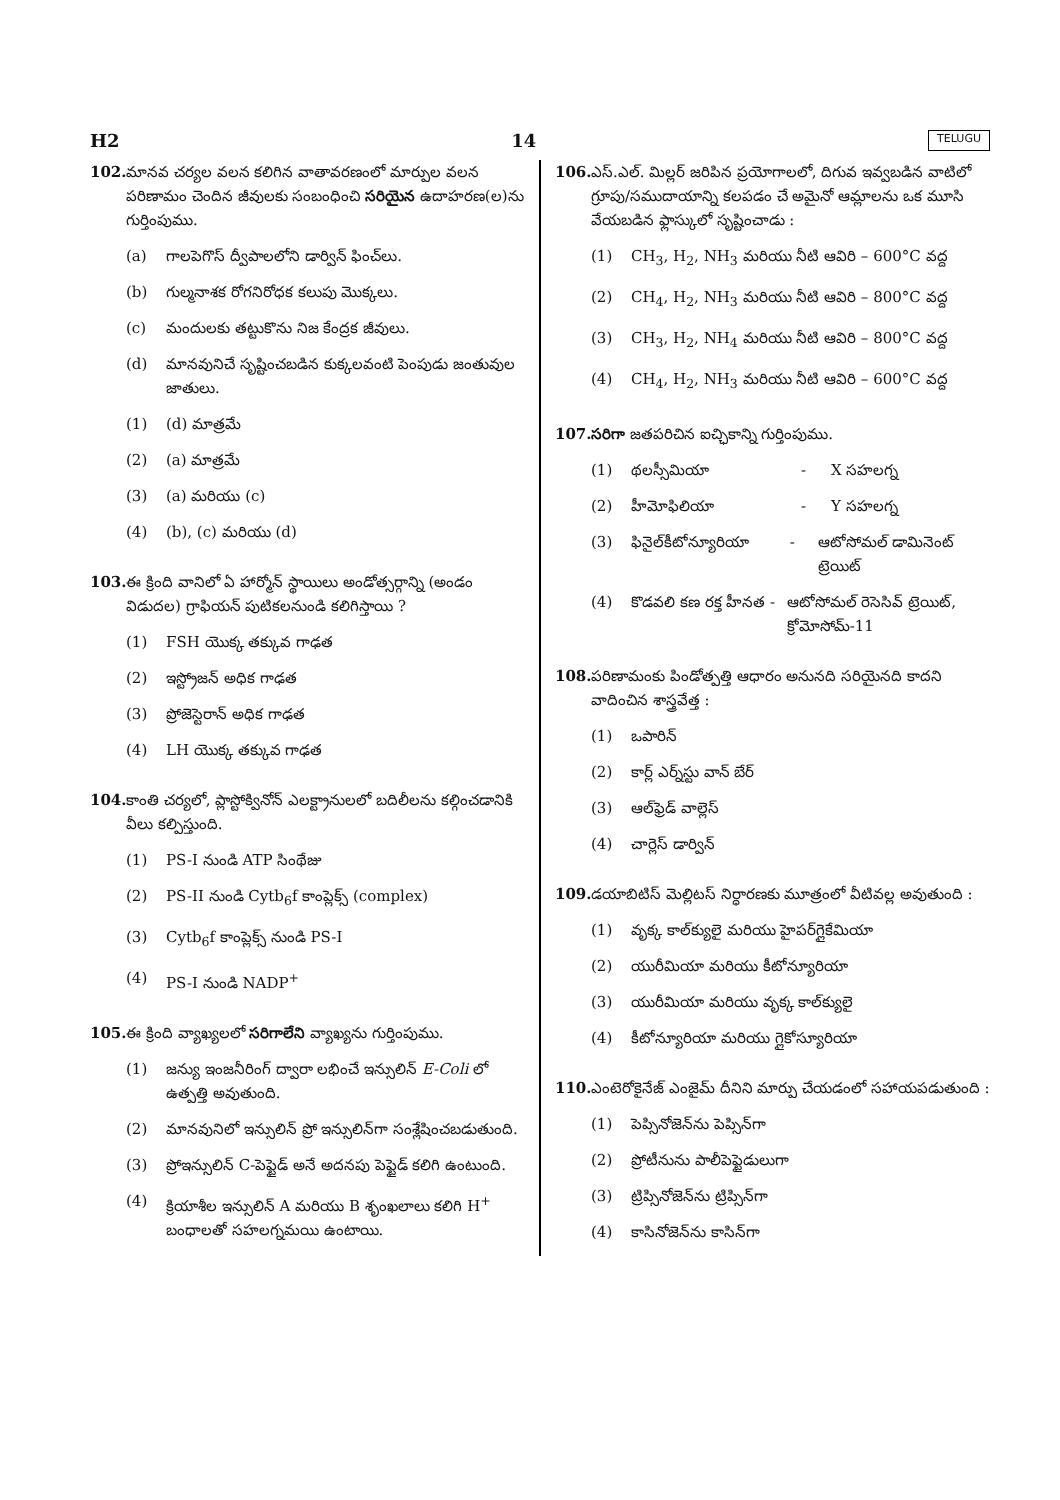H2 14 TELUGU
102. మానవ చర్యల వలన కలిగిన వాతావరణంలో మార్పుల వలన పరిణామం చెందిన జీవులకు సంబంధించి సరియైన ఉదాహరణ(ల)ను గుర్తింపుము.
(a) గాలపెగొస్ ద్వీపాలలోని డార్విన్ ఫించ్‌లు.
(b) గుల్మనాశక రోగనిరోధక కలుపు మొక్కలు.
(c) మందులకు తట్టుకొను నిజ కేంద్రక జీవులు.
(d) మానవునిచే సృష్టించబడిన కుక్కలవంటి పెంపుడు జంతువుల జాతులు.
(1) (d) మాత్రమే
(2) (a) మాత్రమే
(3) (a) మరియు (c)
(4) (b), (c) మరియు (d)
103. ఈ క్రింది వానిలో ఏ హార్మోన్ స్థాయిలు అండోత్సర్గాన్ని (అండం విడుదల) గ్రాఫియన్ పుటికలనుండి కలిగిస్తాయి ?
(1) FSH యొక్క తక్కువ గాఢత
(2) ఇస్ట్రోజన్ అధిక గాఢత
(3) ప్రోజెస్టెరాన్ అధిక గాఢత
(4) LH యొక్క తక్కువ గాఢత
104. కాంతి చర్యలో, ప్లాస్టోక్వినోన్ ఎలక్ట్రానులలో బదిలీలను కల్గించడానికి వీలు కల్పిస్తుంది.
(1) PS-I నుండి ATP సింథేజు
(2) PS-II నుండి Cytb<sub>6</sub>f కాంప్లెక్స్ (complex)
(3) Cytb<sub>6</sub>f కాంప్లెక్స్ నుండి PS-I
(4) PS-I నుండి NADP<sup>+</sup>
105. ఈ క్రింది వ్యాఖ్యలలో సరిగాలేని వ్యాఖ్యను గుర్తింపుము.
(1) జన్యు ఇంజనీరింగ్ ద్వారా లభించే ఇన్సులిన్ E-Coli లో ఉత్పత్తి అవుతుంది.
(2) మానవునిలో ఇన్సులిన్ ప్రో ఇన్సులిన్‌గా సంశ్లేషించబడుతుంది.
(3) ప్రోఇన్సులిన్ C-పెప్టైడ్ అనే అదనపు పెప్టైడ్ కలిగి ఉంటుంది.
(4) క్రియాశీల ఇన్సులిన్ A మరియు B శృంఖలాలు కలిగి H<sup>+</sup> బంధాలతో సహలగ్నమయి ఉంటాయి.
106. ఎస్.ఎల్. మిల్లర్ జరిపిన ప్రయోగాలలో, దిగువ ఇవ్వబడిన వాటిలో గ్రూపు/సముదాయాన్ని కలపడం చే అమైనో ఆమ్లాలను ఒక మూసి వేయబడిన ఫ్లాస్కులో సృష్టించాడు :
(1) CH<sub>3</sub>, H<sub>2</sub>, NH<sub>3</sub> మరియు నీటి ఆవిరి – 600°C వద్ద
(2) CH<sub>4</sub>, H<sub>2</sub>, NH<sub>3</sub> మరియు నీటి ఆవిరి – 800°C వద్ద
(3) CH<sub>3</sub>, H<sub>2</sub>, NH<sub>4</sub> మరియు నీటి ఆవిరి – 800°C వద్ద
(4) CH<sub>4</sub>, H<sub>2</sub>, NH<sub>3</sub> మరియు నీటి ఆవిరి – 600°C వద్ద
107. సరిగా జతపరిచిన ఐచ్ఛికాన్ని గుర్తింపుము.
(1) థలస్సీమియా - X సహలగ్న
(2) హీమోఫిలియా - Y సహలగ్న
(3) ఫినైల్‌కీటోన్యూరియా - ఆటోసోమల్ డామినెంట్ ట్రెయిట్
(4) కొడవలి కణ రక్త హీనత - ఆటోసోమల్ రెసెసివ్ ట్రెయిట్, క్రోమోసోమ్-11
108. పరిణామంకు పిండోత్పత్తి ఆధారం అనునది సరియైనది కాదని వాదించిన శాస్త్రవేత్త :
(1) ఒపారిన్
(2) కార్ల్ ఎర్న్‌స్టు వాన్ బేర్
(3) ఆల్‌ఫ్రెడ్ వాల్లెస్
(4) చార్లెస్ డార్విన్
109. డయాబిటిస్ మెల్లిటస్ నిర్ధారణకు మూత్రంలో వీటివల్ల అవుతుంది :
(1) వృక్క కాల్‌క్యులై మరియు హైపర్‌గ్లైకేమియా
(2) యురీమియా మరియు కీటోన్యూరియా
(3) యురీమియా మరియు వృక్క కాల్‌క్యులై
(4) కీటోన్యూరియా మరియు గ్లైకోస్యూరియా
110. ఎంటెరోకైనేజ్ ఎంజైమ్ దీనిని మార్పు చేయడంలో సహాయపడుతుంది :
(1) పెప్సినోజెన్‌ను పెప్సిన్‌గా
(2) ప్రోటీనును పాలీపెప్టైడులుగా
(3) ట్రిప్సినోజెన్‌ను ట్రిప్సిన్‌గా
(4) కాసినోజెన్‌ను కాసిన్‌గా